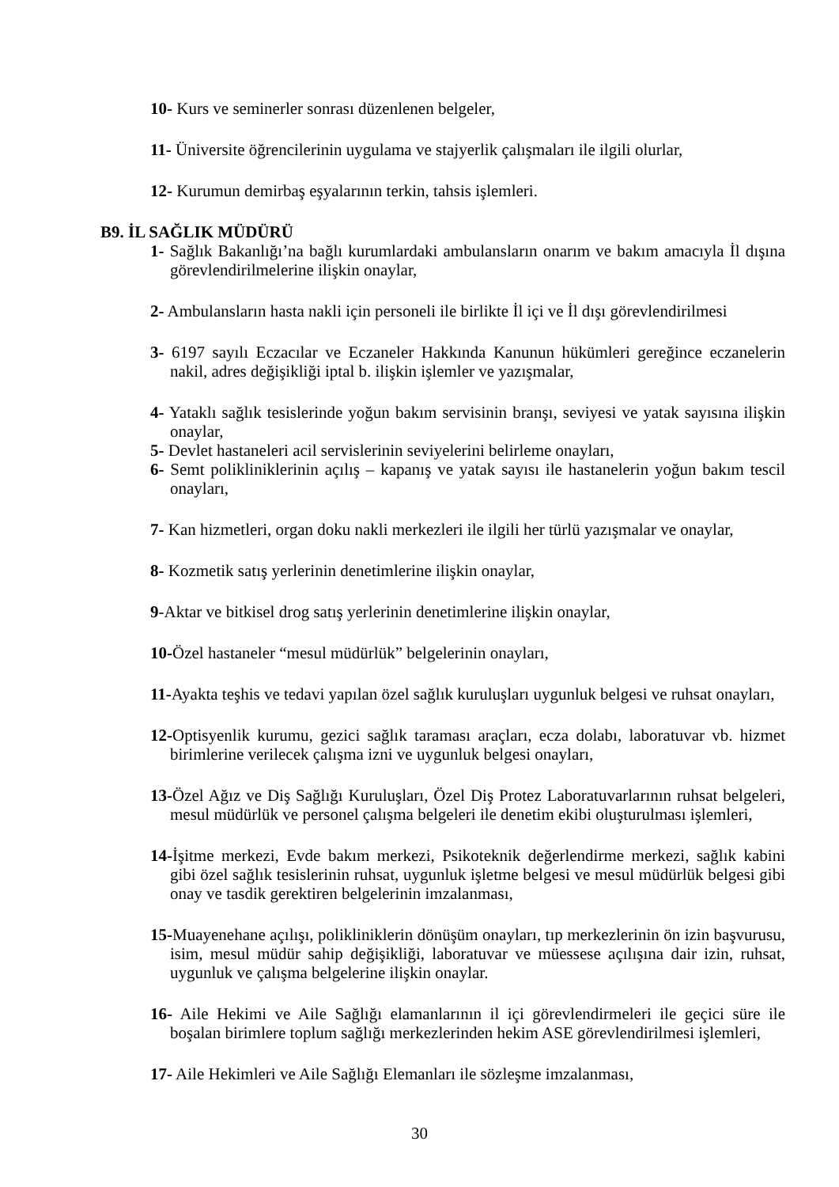10- Kurs ve seminerler sonrası düzenlenen belgeler,
11- Üniversite öğrencilerinin uygulama ve stajyerlik çalışmaları ile ilgili olurlar,
12- Kurumun demirbaş eşyalarının terkin, tahsis işlemleri.
B9. İL SAĞLIK MÜDÜRÜ
1- Sağlık Bakanlığı’na bağlı kurumlardaki ambulansların onarım ve bakım amacıyla İl dışına görevlendirilmelerine ilişkin onaylar,
2- Ambulansların hasta nakli için personeli ile birlikte İl içi ve İl dışı görevlendirilmesi
3- 6197 sayılı Eczacılar ve Eczaneler Hakkında Kanunun hükümleri gereğince eczanelerin nakil, adres değişikliği iptal b. ilişkin işlemler ve yazışmalar,
4- Yataklı sağlık tesislerinde yoğun bakım servisinin branşı, seviyesi ve yatak sayısına ilişkin onaylar,
5- Devlet hastaneleri acil servislerinin seviyelerini belirleme onayları,
6- Semt polikliniklerinin açılış – kapanış ve yatak sayısı ile hastanelerin yoğun bakım tescil onayları,
7- Kan hizmetleri, organ doku nakli merkezleri ile ilgili her türlü yazışmalar ve onaylar,
8- Kozmetik satış yerlerinin denetimlerine ilişkin onaylar,
9-Aktar ve bitkisel drog satış yerlerinin denetimlerine ilişkin onaylar,
10-Özel hastaneler “mesul müdürlük” belgelerinin onayları,
11-Ayakta teşhis ve tedavi yapılan özel sağlık kuruluşları uygunluk belgesi ve ruhsat onayları,
12-Optisyenlik kurumu, gezici sağlık taraması araçları, ecza dolabı, laboratuvar vb. hizmet birimlerine verilecek çalışma izni ve uygunluk belgesi onayları,
13-Özel Ağız ve Diş Sağlığı Kuruluşları, Özel Diş Protez Laboratuvarlarının ruhsat belgeleri, mesul müdürlük ve personel çalışma belgeleri ile denetim ekibi oluşturulması işlemleri,
14-İşitme merkezi, Evde bakım merkezi, Psikoteknik değerlendirme merkezi, sağlık kabini gibi özel sağlık tesislerinin ruhsat, uygunluk işletme belgesi ve mesul müdürlük belgesi gibi onay ve tasdik gerektiren belgelerinin imzalanması,
15-Muayenehane açılışı, polikliniklerin dönüşüm onayları, tıp merkezlerinin ön izin başvurusu, isim, mesul müdür sahip değişikliği, laboratuvar ve müessese açılışına dair izin, ruhsat, uygunluk ve çalışma belgelerine ilişkin onaylar.
16- Aile Hekimi ve Aile Sağlığı elamanlarının il içi görevlendirmeleri ile geçici süre ile boşalan birimlere toplum sağlığı merkezlerinden hekim ASE görevlendirilmesi işlemleri,
17- Aile Hekimleri ve Aile Sağlığı Elemanları ile sözleşme imzalanması,
30